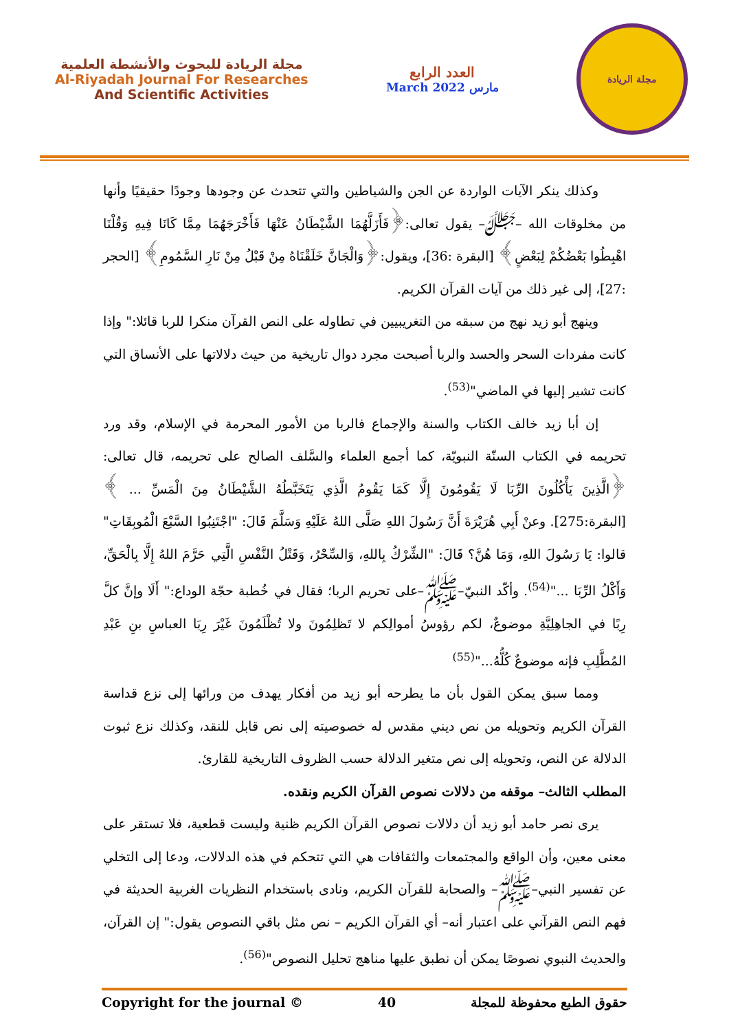مجلة الريادة للبحوث والأنشطة العلمية
Al-Riyadah Journal For Researches
And Scientific Activities
العدد الرابع
March 2022 مارس
مجلة الريادة
وكذلك ينكر الآيات الواردة عن الجن والشياطين والتي تتحدث عن وجودها وجودًا حقيقيًا وأنها من مخلوقات الله –ﷻ– يقول تعالى:﴿فَأَزَلَّهُمَا الشَّيْطَانُ عَنْهَا فَأَخْرَجَهُمَا مِمَّا كَانَا فِيهِ وَقُلْنَا اهْبِطُوا بَعْضُكُمْ لِبَعْضٍ﴾ [البقرة :36]، ويقول:﴿وَالْجَانَّ خَلَقْنَاهُ مِنْ قَبْلُ مِنْ نَارِ السَّمُومِ﴾ [الحجر :27]، إلى غير ذلك من آيات القرآن الكريم.
وينهج أبو زيد نهج من سبقه من التغريبيين في تطاوله على النص القرآن منكرا للربا قائلا:" وإذا كانت مفردات السحر والحسد والربا أصبحت مجرد دوال تاريخية من حيث دلالاتها على الأنساق التي كانت تشير إليها في الماضي"<sup>(53)</sup>.
إن أبا زيد خالف الكتاب والسنة والإجماع فالربا من الأمور المحرمة في الإسلام، وقد ورد تحريمه في الكتاب السنّة النبويّة، كما أجمع العلماء والسَّلف الصالح على تحريمه، قال تعالى: ﴿الَّذِينَ يَأْكُلُونَ الرِّبَا لَا يَقُومُونَ إِلَّا كَمَا يَقُومُ الَّذِي يَتَخَبَّطُهُ الشَّيْطَانُ مِنَ الْمَسِّ ... ﴾[البقرة:275]. وعنْ أَبِي هُرَيْرَةَ أَنَّ رَسُولَ اللهِ صَلَّى اللهُ عَلَيْهِ وَسَلَّمَ قَالَ: "اجْتَنِبُوا السَّبْعَ الْمُوبِقَاتِ" قالوا: يَا رَسُولَ اللهِ، وَمَا هُنَّ؟ قَالَ: "الشِّرْكُ بِاللهِ، وَالسِّحْرُ، وَقَتْلُ النَّفْسِ الَّتِي حَرَّمَ اللهُ إِلَّا بِالْحَقِّ، وَأَكْلُ الرِّبَا ..."<sup>(54)</sup>. وأكّد النبيّ–ﷺ–على تحريم الربا؛ فقال في خُطبة حجّة الوداع:" أَلَا وإنَّ كلَّ رِبًا في الجاهِلِيَّةِ موضوعٌ، لكم رؤوسُ أموالِكم لا تَظلِمُونَ ولا تُظْلَمُونَ غَيْرَ رِبَا العباسِ بنِ عَبْدِ المُطَّلِبِ فإنه موضوعٌ كُلُّهُ..."<sup>(55)</sup>
ومما سبق يمكن القول بأن ما يطرحه أبو زيد من أفكار يهدف من ورائها إلى نزع قداسة القرآن الكريم وتحويله من نص ديني مقدس له خصوصيته إلى نص قابل للنقد، وكذلك نزع ثبوت الدلالة عن النص، وتحويله إلى نص متغير الدلالة حسب الظروف التاريخية للقارئ.
المطلب الثالث– موقفه من دلالات نصوص القرآن الكريم ونقده.
يرى نصر حامد أبو زيد أن دلالات نصوص القرآن الكريم ظنية وليست قطعية، فلا تستقر على معنى معين، وأن الواقع والمجتمعات والثقافات هي التي تتحكم في هذه الدلالات، ودعا إلى التخلي عن تفسير النبي–ﷺ– والصحابة للقرآن الكريم، ونادى باستخدام النظريات الغربية الحديثة في فهم النص القرآني على اعتبار أنه– أي القرآن الكريم – نص مثل باقي النصوص يقول:" إن القرآن، والحديث النبوي نصوصًا يمكن أن نطبق عليها مناهج تحليل النصوص"<sup>(56)</sup>.
Copyright for the journal © 40 حقوق الطبع محفوظة للمجلة